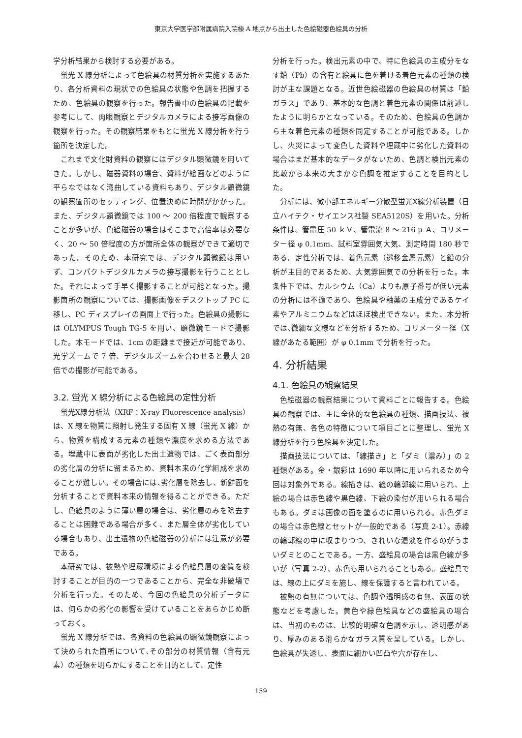東京大学医学部附属病院入院棟 A 地点から出土した色絵磁器色絵具の分析
学分析結果から検討する必要がある。
蛍光 X 線分析によって色絵具の材質分析を実施するあたり、各分析資料の現状での色絵具の状態や色調を把握するため、色絵具の観察を行った。報告書中の色絵具の記載を参考にして、肉眼観察とデジタルカメラによる接写画像の観察を行った。その観察結果をもとに蛍光 X 線分析を行う箇所を決定した。
これまで文化財資料の観察にはデジタル顕微鏡を用いてきた。しかし、磁器資料の場合、資料が絵画などのように平らなではなく湾曲している資料もあり、デジタル顕微鏡の観察箇所のセッティング、位置決めに時間がかかった。また、デジタル顕微鏡では 100 ～ 200 倍程度で観察することが多いが、色絵磁器の場合はそこまで高倍率は必要なく、20 ～ 50 倍程度の方が箇所全体の観察ができて適切であった。そのため、本研究では、デジタル顕微鏡は用いず、コンパクトデジタルカメラの接写撮影を行うこととした。それによって手早く撮影することが可能となった。撮影箇所の観察については、撮影画像をデスクトップ PC に移し、PC ディスプレイの画面上で行った。色絵具の撮影には OLYMPUS Tough TG-5 を用い、顕微鏡モードで撮影した。本モードでは、1cm の距離まで接近が可能であり、光学ズームで 7 倍、デジタルズームを合わせると最大 28 倍での撮影が可能である。
3.2. 蛍光 X 線分析による色絵具の定性分析
蛍光X線分析法（XRF：X-ray Fluorescence analysis）は、X 線を物質に照射し発生する固有 X 線（蛍光 X 線）から、物質を構成する元素の種類や濃度を求める方法である。埋蔵中に表面が劣化した出土遺物では、ごく表面部分の劣化層の分析に留まるため、資料本来の化学組成を求めることが難しい。その場合には､劣化層を除去し、新鮮面を分析することで資料本来の情報を得ることができる。ただし、色絵具のように薄い層の場合は、劣化層のみを除去することは困難である場合が多く、また層全体が劣化している場合もあり、出土遺物の色絵磁器の分析には注意が必要である。
本研究では、被熱や埋蔵環境による色絵具層の変質を検討することが目的の一つであることから、完全な非破壊で分析を行った。そのため、今回の色絵具の分析データには、何らかの劣化の影響を受けていることをあらかじめ断っておく。
蛍光 X 線分析では、各資料の色絵具の顕微鏡観察によって決められた箇所について､その部分の材質情報（含有元素）の種類を明らかにすることを目的として、定性
分析を行った。検出元素の中で、特に色絵具の主成分をなす鉛（Pb）の含有と絵具に色を着ける着色元素の種類の検討が主な課題となる。近世色絵磁器の色絵具の材質は「鉛ガラス」であり、基本的な色調と着色元素の関係は前述したように明らかとなっている。そのため、色絵具の色調から主な着色元素の種類を同定することが可能である。しかし、火災によって変色した資料や埋蔵中に劣化した資料の場合はまだ基本的なデータがないため、色調と検出元素の比較から本来の大まかな色調を推定することを目的とした。
分析には、微小部エネルギー分散型蛍光X線分析装置（日立ハイテク・サイエンス社製 SEA5120S）を用いた。分析条件は、管電圧 50 ｋＶ、管電流 8 ～ 216 μ Ａ、コリメーター径 φ 0.1mm、試料室雰囲気大気、測定時間 180 秒である。定性分析では、着色元素（遷移金属元素）と鉛の分析が主目的であるため、大気雰囲気での分析を行った。本条件下では、カルシウム（Ca）よりも原子番号が低い元素の分析には不適であり、色絵具や釉薬の主成分であるケイ素やアルミニウムなどはほぼ検出できない。また、本分析では､微細な文様などを分析するため、コリメーター径（X 線があたる範囲）が φ 0.1mm で分析を行った。
4. 分析結果
4.1. 色絵具の観察結果
色絵磁器の観察結果について資料ごとに報告する。色絵具の観察では、主に全体的な色絵具の種類、描画技法、被熱の有無、各色の特徴について項目ごとに整理し、蛍光 X 線分析を行う色絵具を決定した。
描画技法については、「線描き」と「ダミ（濃み）」の 2 種類がある。金・銀彩は 1690 年以降に用いられるため今回は対象外である。線描きは、絵の輪郭線に用いられ、上絵の場合は赤色線や黒色線、下絵の染付が用いられる場合もある。ダミは画像の面を塗るのに用いられる。赤色ダミの場合は赤色線とセットが一般的である（写真 2-1）。赤線の輪郭線の中に収まりつつ、きれいな濃淡を作るのがうまいダミとのことである。一方、盛絵具の場合は黒色線が多いが（写真 2-2）、赤色も用いられることもある。盛絵具では、線の上にダミを施し、線を保護すると言われている。
被熱の有無については、色調や透明感の有無、表面の状態などを考慮した。黄色や緑色絵具などの盛絵具の場合は、当初のものは、比較的明確な色調を示し、透明感があり、厚みのある滑らかなガラス質を呈している。しかし、色絵具が失透し、表面に細かい凹凸や穴が存在し、
159